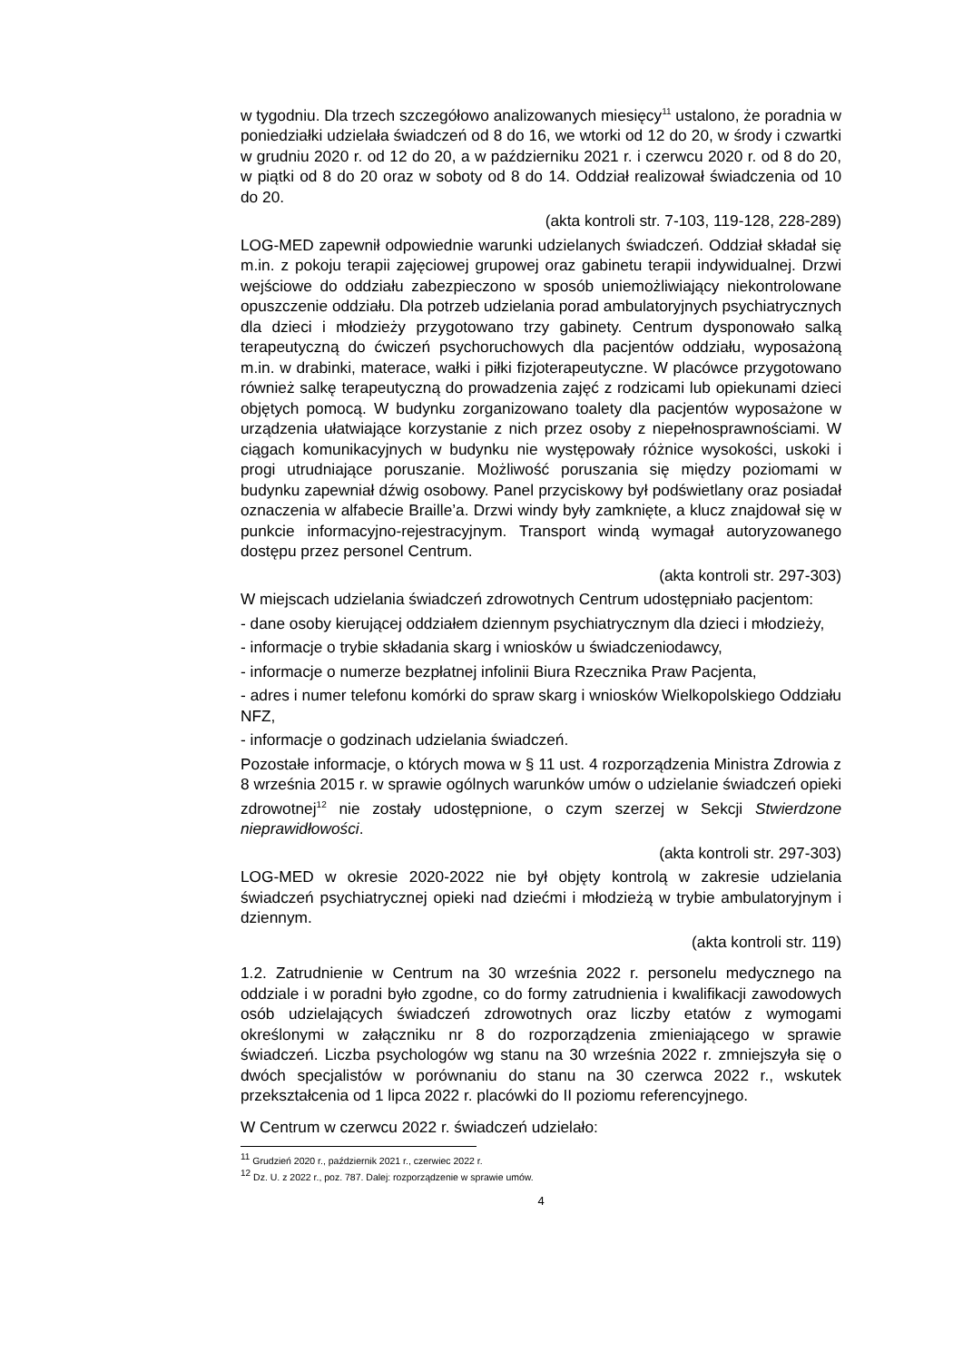w tygodniu. Dla trzech szczegółowo analizowanych miesięcy<sup>11</sup> ustalono, że poradnia w poniedziałki udzielała świadczeń od 8 do 16, we wtorki od 12 do 20, w środy i czwartki w grudniu 2020 r. od 12 do 20, a w październiku 2021 r. i czerwcu 2020 r. od 8 do 20, w piątki od 8 do 20 oraz w soboty od 8 do 14. Oddział realizował świadczenia od 10 do 20.
(akta kontroli str. 7-103, 119-128, 228-289)
LOG-MED zapewnił odpowiednie warunki udzielanych świadczeń. Oddział składał się m.in. z pokoju terapii zajęciowej grupowej oraz gabinetu terapii indywidualnej. Drzwi wejściowe do oddziału zabezpieczono w sposób uniemożliwiający niekontrolowane opuszczenie oddziału. Dla potrzeb udzielania porad ambulatoryjnych psychiatrycznych dla dzieci i młodzieży przygotowano trzy gabinety. Centrum dysponowało salką terapeutyczną do ćwiczeń psychoruchowych dla pacjentów oddziału, wyposażoną m.in. w drabinki, materace, wałki i piłki fizjoterapeutyczne. W placówce przygotowano również salkę terapeutyczną do prowadzenia zajęć z rodzicami lub opiekunami dzieci objętych pomocą. W budynku zorganizowano toalety dla pacjentów wyposażone w urządzenia ułatwiające korzystanie z nich przez osoby z niepełnosprawnościami. W ciągach komunikacyjnych w budynku nie występowały różnice wysokości, uskoki i progi utrudniające poruszanie. Możliwość poruszania się między poziomami w budynku zapewniał dźwig osobowy. Panel przyciskowy był podświetlany oraz posiadał oznaczenia w alfabecie Braille’a. Drzwi windy były zamknięte, a klucz znajdował się w punkcie informacyjno-rejestracyjnym. Transport windą wymagał autoryzowanego dostępu przez personel Centrum.
(akta kontroli str. 297-303)
W miejscach udzielania świadczeń zdrowotnych Centrum udostępniało pacjentom:
- dane osoby kierującej oddziałem dziennym psychiatrycznym dla dzieci i młodzieży,
- informacje o trybie składania skarg i wniosków u świadczeniodawcy,
- informacje o numerze bezpłatnej infolinii Biura Rzecznika Praw Pacjenta,
- adres i numer telefonu komórki do spraw skarg i wniosków Wielkopolskiego Oddziału NFZ,
- informacje o godzinach udzielania świadczeń.
Pozostałe informacje, o których mowa w § 11 ust. 4 rozporządzenia Ministra Zdrowia z 8 września 2015 r. w sprawie ogólnych warunków umów o udzielanie świadczeń opieki zdrowotnej<sup>12</sup> nie zostały udostępnione, o czym szerzej w Sekcji Stwierdzone nieprawidłowości.
(akta kontroli str. 297-303)
LOG-MED w okresie 2020-2022 nie był objęty kontrolą w zakresie udzielania świadczeń psychiatrycznej opieki nad dziećmi i młodzieżą w trybie ambulatoryjnym i dziennym.
(akta kontroli str. 119)
1.2. Zatrudnienie w Centrum na 30 września 2022 r. personelu medycznego na oddziale i w poradni było zgodne, co do formy zatrudnienia i kwalifikacji zawodowych osób udzielających świadczeń zdrowotnych oraz liczby etatów z wymogami określonymi w załączniku nr 8 do rozporządzenia zmieniającego w sprawie świadczeń. Liczba psychologów wg stanu na 30 września 2022 r. zmniejszyła się o dwóch specjalistów w porównaniu do stanu na 30 czerwca 2022 r., wskutek przekształcenia od 1 lipca 2022 r. placówki do II poziomu referencyjnego.
W Centrum w czerwcu 2022 r. świadczeń udzielało:
<sup>11</sup> Grudzień 2020 r., październik 2021 r., czerwiec 2022 r.
<sup>12</sup> Dz. U. z 2022 r., poz. 787. Dalej: rozporządzenie w sprawie umów.
4